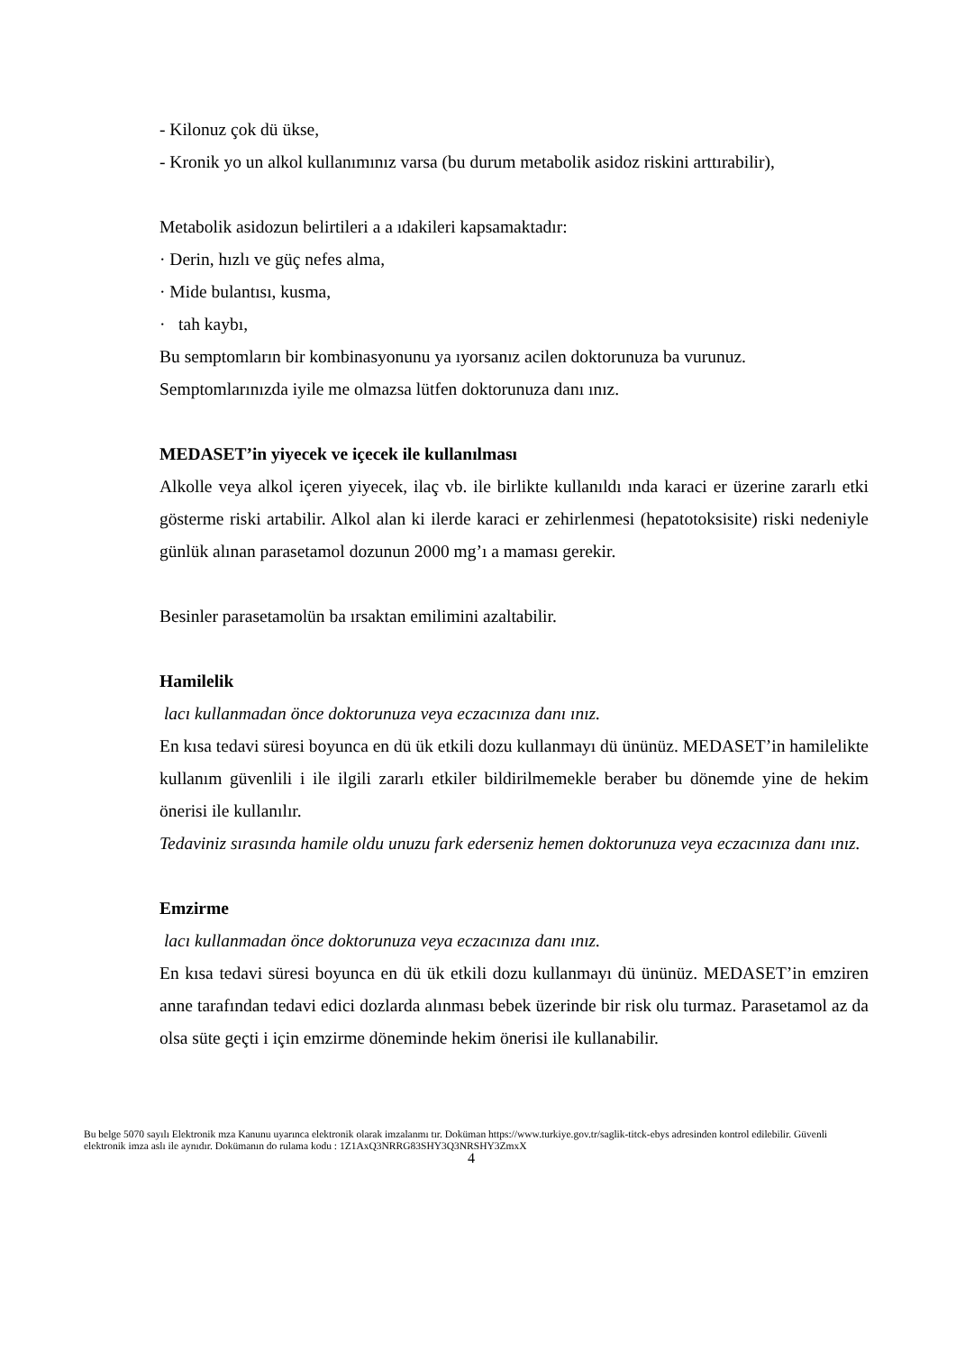- Kilonuz çok dü ükse,
- Kronik yo un alkol kullanımınız varsa (bu durum metabolik asidoz riskini arttırabilir),
Metabolik asidozun belirtileri a a ıdakileri kapsamaktadır:
· Derin, hızlı ve güç nefes alma,
· Mide bulantısı, kusma,
· tah kaybı,
Bu semptomların bir kombinasyonunu ya ıyorsanız acilen doktorunuza ba vurunuz.
Semptomlarınızda iyile me olmazsa lütfen doktorunuza danı ınız.
MEDASET’in yiyecek ve içecek ile kullanılması
Alkolle veya alkol içeren yiyecek, ilaç vb. ile birlikte kullanıldı ında karaci er üzerine zararlı etki gösterme riski artabilir. Alkol alan ki ilerde karaci er zehirlenmesi (hepatotoksisite) riski nedeniyle günlük alınan parasetamol dozunun 2000 mg’ı a maması gerekir.
Besinler parasetamolün ba ırsaktan emilimini azaltabilir.
Hamilelik
lacı kullanmadan önce doktorunuza veya eczacınıza danı ınız.
En kısa tedavi süresi boyunca en dü ük etkili dozu kullanmayı dü ününüz. MEDASET’in hamilelikte kullanım güvenlili i ile ilgili zararlı etkiler bildirilmemekle beraber bu dönemde yine de hekim önerisi ile kullanılır.
Tedaviniz sırasında hamile oldu unuzu fark ederseniz hemen doktorunuza veya eczacınıza danı ınız.
Emzirme
lacı kullanmadan önce doktorunuza veya eczacınıza danı ınız.
En kısa tedavi süresi boyunca en dü ük etkili dozu kullanmayı dü ününüz. MEDASET’in emziren anne tarafından tedavi edici dozlarda alınması bebek üzerinde bir risk olu turmaz. Parasetamol az da olsa süte geçti i için emzirme döneminde hekim önerisi ile kullanabilir.
Bu belge 5070 sayılı Elektronik mza Kanunu uyarınca elektronik olarak imzalanmı tır. Doküman https://www.turkiye.gov.tr/saglik-titck-ebys adresinden kontrol edilebilir. Güvenli elektronik imza aslı ile aynıdır. Dokümanın do rulama kodu : 1Z1AxQ3NRRG83SHY3Q3NRSHY3ZmxX
4